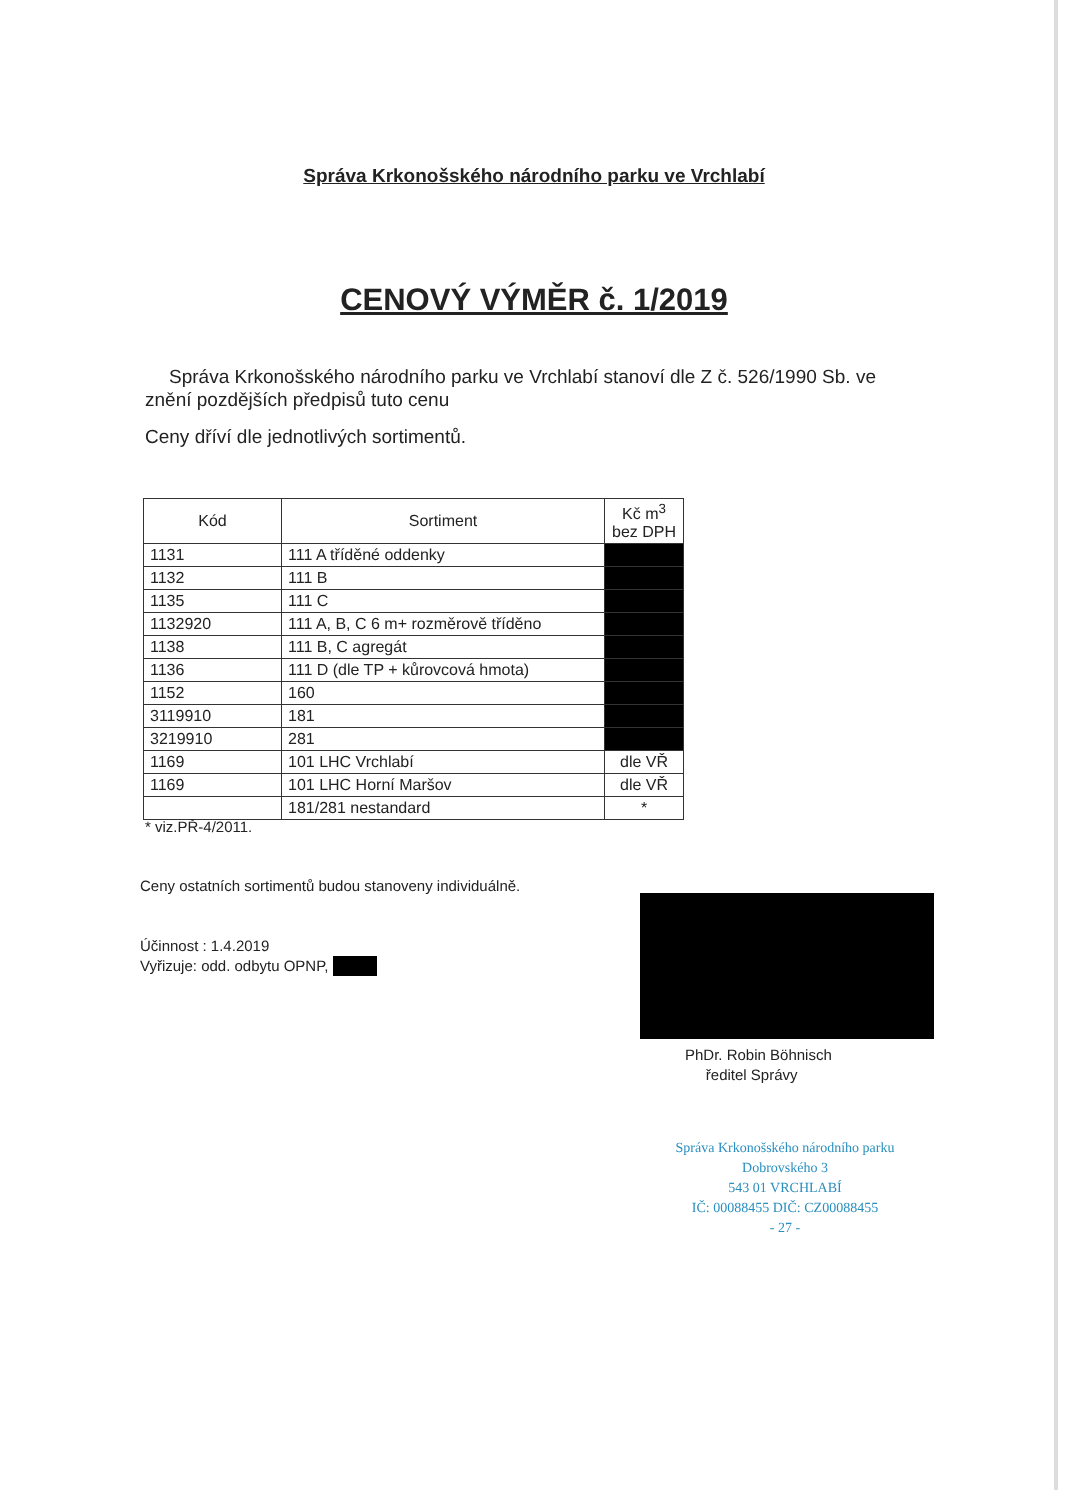Správa Krkonošského národního parku ve Vrchlabí
CENOVÝ VÝMĚR č. 1/2019
Správa Krkonošského národního parku ve Vrchlabí stanoví dle Z č. 526/1990 Sb. ve znění pozdějších předpisů tuto cenu
Ceny dříví dle jednotlivých sortimentů.
| Kód | Sortiment | Kč m<sup>3</sup> bez DPH |
| --- | --- | --- |
| 1131 | 111 A tříděné oddenky | |
| 1132 | 111 B | |
| 1135 | 111 C | |
| 1132920 | 111 A, B, C 6 m+ rozměrově tříděno | |
| 1138 | 111 B, C agregát | |
| 1136 | 111 D (dle TP + kůrovcová hmota) | |
| 1152 | 160 | |
| 3119910 | 181 | |
| 3219910 | 281 | |
| 1169 | 101 LHC Vrchlabí | dle VŘ |
| 1169 | 101 LHC Horní Maršov | dle VŘ |
| | 181/281 nestandard | * |
* viz.PŘ-4/2011.
Ceny ostatních sortimentů budou stanoveny individuálně.
Účinnost : 1.4.2019
Vyřizuje: odd. odbytu OPNP,
PhDr. Robin Böhnisch
ředitel Správy
Správa Krkonošského národního parku
Dobrovského 3
543 01 VRCHLABÍ
IČ: 00088455 DIČ: CZ00088455
- 27 -